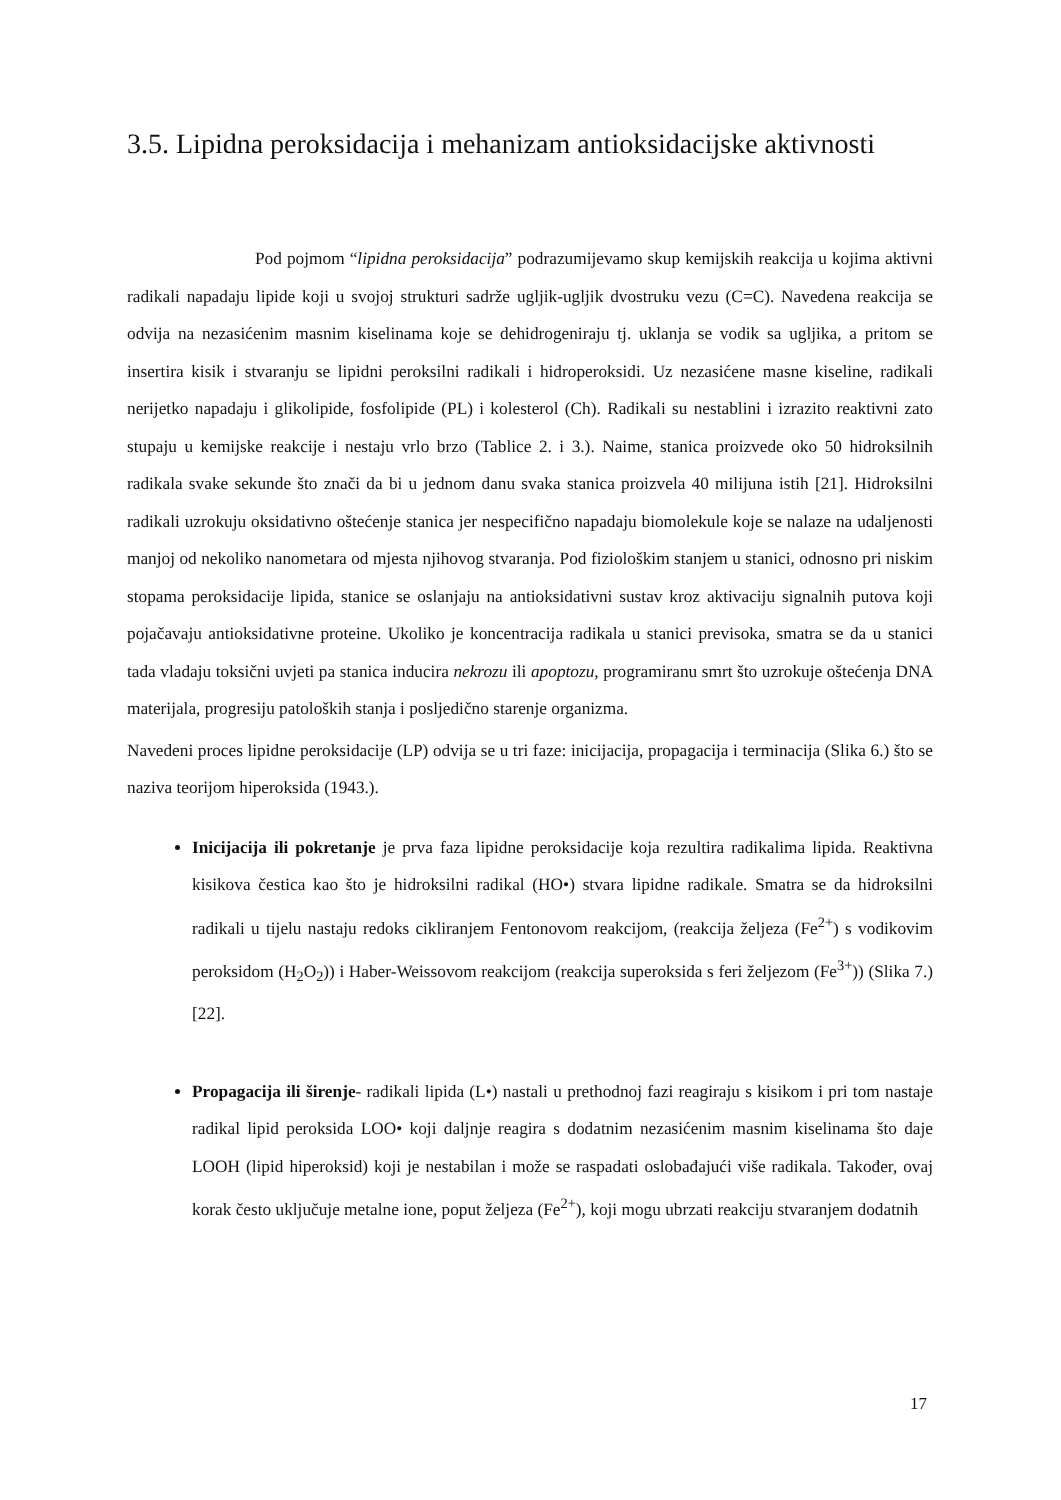3.5. Lipidna peroksidacija i mehanizam antioksidacijske aktivnosti
Pod pojmom “lipidna peroksidacija” podrazumijevamo skup kemijskih reakcija u kojima aktivni radikali napadaju lipide koji u svojoj strukturi sadrže ugljik-ugljik dvostruku vezu (C=C). Navedena reakcija se odvija na nezasićenim masnim kiselinama koje se dehidrogeniraju tj. uklanja se vodik sa ugljika, a pritom se insertira kisik i stvaranju se lipidni peroksilni radikali i hidroperoksidi. Uz nezasićene masne kiseline, radikali nerijetko napadaju i glikolipide, fosfolipide (PL) i kolesterol (Ch). Radikali su nestablini i izrazito reaktivni zato stupaju u kemijske reakcije i nestaju vrlo brzo (Tablice 2. i 3.). Naime, stanica proizvede oko 50 hidroksilnih radikala svake sekunde što znači da bi u jednom danu svaka stanica proizvela 40 milijuna istih [21]. Hidroksilni radikali uzrokuju oksidativno oštećenje stanica jer nespecifično napadaju biomolekule koje se nalaze na udaljenosti manjoj od nekoliko nanometara od mjesta njihovog stvaranja. Pod fiziološkim stanjem u stanici, odnosno pri niskim stopama peroksidacije lipida, stanice se oslanjaju na antioksidativni sustav kroz aktivaciju signalnih putova koji pojačavaju antioksidativne proteine. Ukoliko je koncentracija radikala u stanici previsoka, smatra se da u stanici tada vladaju toksični uvjeti pa stanica inducira nekrozu ili apoptozu, programiranu smrt što uzrokuje oštećenja DNA materijala, progresiju patoloških stanja i posljedično starenje organizma.
Navedeni proces lipidne peroksidacije (LP) odvija se u tri faze: inicijacija, propagacija i terminacija (Slika 6.) što se naziva teorijom hiperoksida (1943.).
Inicijacija ili pokretanje je prva faza lipidne peroksidacije koja rezultira radikalima lipida. Reaktivna kisikova čestica kao što je hidroksilni radikal (HO•) stvara lipidne radikale. Smatra se da hidroksilni radikali u tijelu nastaju redoks cikliranjem Fentonovom reakcijom, (reakcija željeza (Fe<sup>2+</sup>) s vodikovim peroksidom (H<sub>2</sub>O<sub>2</sub>)) i Haber-Weissovom reakcijom (reakcija superoksida s feri željezom (Fe<sup>3+</sup>)) (Slika 7.) [22].
Propagacija ili širenje- radikali lipida (L•) nastali u prethodnoj fazi reagiraju s kisikom i pri tom nastaje radikal lipid peroksida LOO• koji daljnje reagira s dodatnim nezasićenim masnim kiselinama što daje LOOH (lipid hiperoksid) koji je nestabilan i može se raspadati oslobađajući više radikala. Također, ovaj korak često uključuje metalne ione, poput željeza (Fe<sup>2+</sup>), koji mogu ubrzati reakciju stvaranjem dodatnih
17